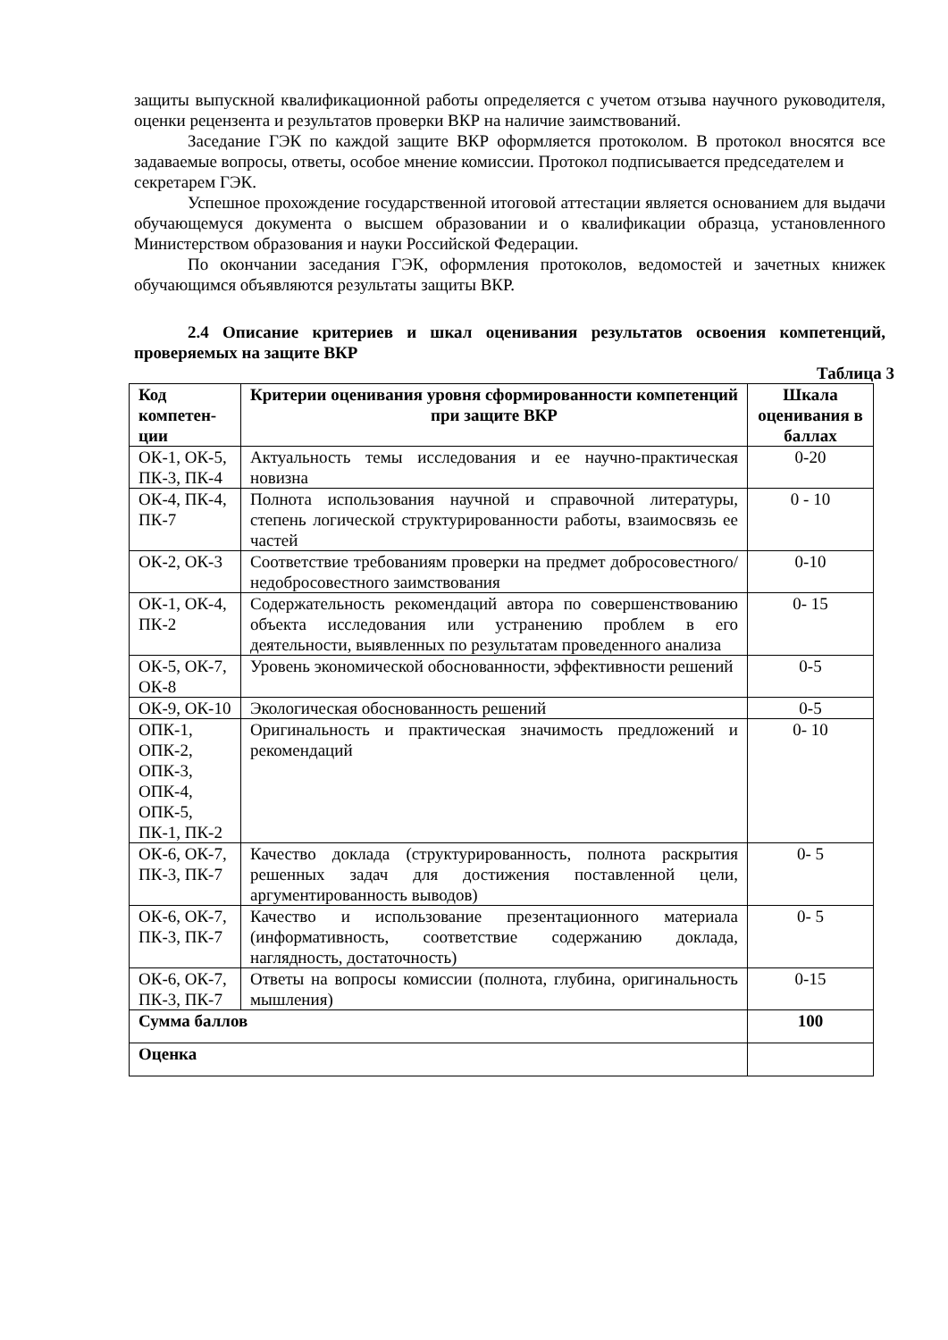защиты выпускной квалификационной работы определяется с учетом отзыва научного руководителя, оценки рецензента и результатов проверки ВКР на наличие заимствований.
Заседание ГЭК по каждой защите ВКР оформляется протоколом. В протокол вносятся все задаваемые вопросы, ответы, особое мнение комиссии. Протокол подписывается председателем и
секретарем ГЭК.
Успешное прохождение государственной итоговой аттестации является основанием для выдачи обучающемуся документа о высшем образовании и о квалификации образца, установленного Министерством образования и науки Российской Федерации.
По окончании заседания ГЭК, оформления протоколов, ведомостей и зачетных книжек обучающимся объявляются результаты защиты ВКР.
2.4 Описание критериев и шкал оценивания результатов освоения компетенций, проверяемых на защите ВКР
Таблица 3
| Код компетен-ции | Критерии оценивания уровня сформированности компетенций при защите ВКР | Шкала оценивания в баллах |
| --- | --- | --- |
| ОК-1, ОК-5, ПК-3, ПК-4 | Актуальность темы исследования и ее научно-практическая новизна | 0-20 |
| ОК-4, ПК-4, ПК-7 | Полнота использования научной и справочной литературы, степень логической структурированности работы, взаимосвязь ее частей | 0 - 10 |
| ОК-2, ОК-3 | Соответствие требованиям проверки на предмет добросовестного/ недобросовестного заимствования | 0-10 |
| ОК-1, ОК-4, ПК-2 | Содержательность рекомендаций автора по совершенствованию объекта исследования или устранению проблем в его деятельности, выявленных по результатам проведенного анализа | 0- 15 |
| ОК-5, ОК-7, ОК-8 | Уровень экономической обоснованности, эффективности решений | 0-5 |
| ОК-9, ОК-10 | Экологическая обоснованность решений | 0-5 |
| ОПК-1, ОПК-2, ОПК-3, ОПК-4, ОПК-5, ПК-1, ПК-2 | Оригинальность и практическая значимость предложений и рекомендаций | 0- 10 |
| ОК-6, ОК-7, ПК-3, ПК-7 | Качество доклада (структурированность, полнота раскрытия решенных задач для достижения поставленной цели, аргументированность выводов) | 0- 5 |
| ОК-6, ОК-7, ПК-3, ПК-7 | Качество и использование презентационного материала (информативность, соответствие содержанию доклада, наглядность, достаточность) | 0- 5 |
| ОК-6, ОК-7, ПК-3, ПК-7 | Ответы на вопросы комиссии (полнота, глубина, оригинальность мышления) | 0-15 |
| Сумма баллов | | 100 |
| Оценка | | |